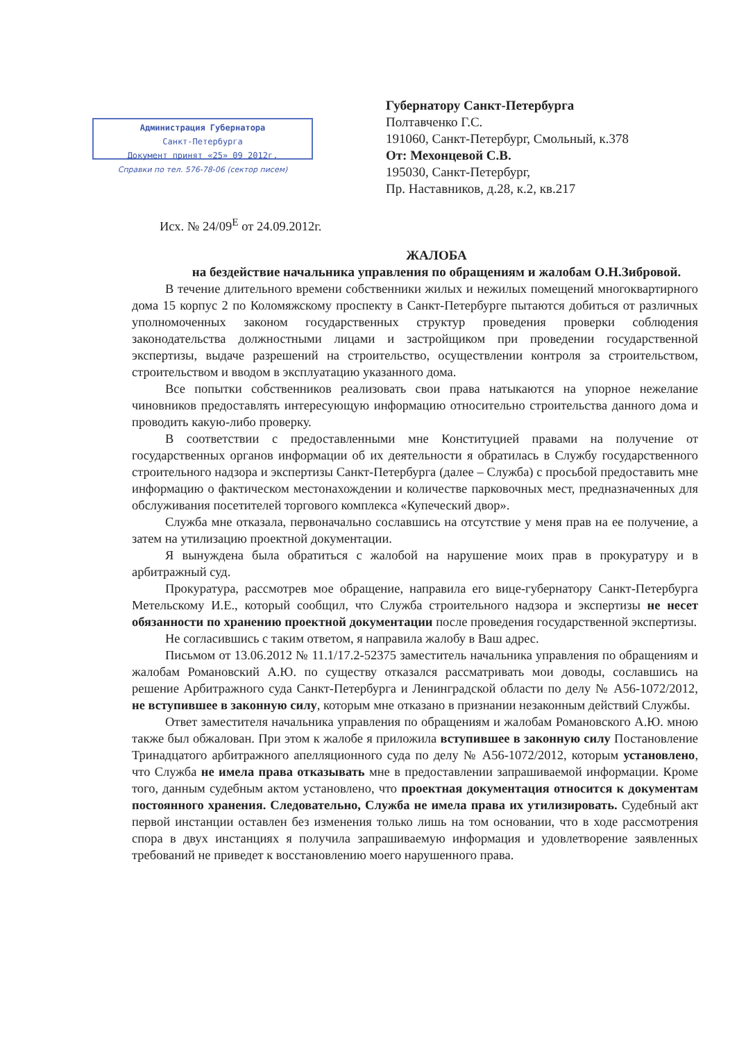Администрация Губернатора
Санкт-Петербурга
Документ принят «25» 09 2012г.
Справки по тел. 576-78-06 (сектор писем)
Губернатору Санкт-Петербурга
Полтавченко Г.С.
191060, Санкт-Петербург, Смольный, к.378
От: Мехонцевой С.В.
195030, Санкт-Петербург,
Пр. Наставников, д.28, к.2, кв.217
Исх. № 24/09<sup>Е</sup> от 24.09.2012г.
ЖАЛОБА
на бездействие начальника управления по обращениям и жалобам О.Н.Зибровой.
В течение длительного времени собственники жилых и нежилых помещений многоквартирного дома 15 корпус 2 по Коломяжскому проспекту в Санкт-Петербурге пытаются добиться от различных уполномоченных законом государственных структур проведения проверки соблюдения законодательства должностными лицами и застройщиком при проведении государственной экспертизы, выдаче разрешений на строительство, осуществлении контроля за строительством, строительством и вводом в эксплуатацию указанного дома.
Все попытки собственников реализовать свои права натыкаются на упорное нежелание чиновников предоставлять интересующую информацию относительно строительства данного дома и проводить какую-либо проверку.
В соответствии с предоставленными мне Конституцией правами на получение от государственных органов информации об их деятельности я обратилась в Службу государственного строительного надзора и экспертизы Санкт-Петербурга (далее – Служба) с просьбой предоставить мне информацию о фактическом местонахождении и количестве парковочных мест, предназначенных для обслуживания посетителей торгового комплекса «Купеческий двор».
Служба мне отказала, первоначально сославшись на отсутствие у меня прав на ее получение, а затем на утилизацию проектной документации.
Я вынуждена была обратиться с жалобой на нарушение моих прав в прокуратуру и в арбитражный суд.
Прокуратура, рассмотрев мое обращение, направила его вице-губернатору Санкт-Петербурга Метельскому И.Е., который сообщил, что Служба строительного надзора и экспертизы не несет обязанности по хранению проектной документации после проведения государственной экспертизы.
Не согласившись с таким ответом, я направила жалобу в Ваш адрес.
Письмом от 13.06.2012 № 11.1/17.2-52375 заместитель начальника управления по обращениям и жалобам Романовский А.Ю. по существу отказался рассматривать мои доводы, сославшись на решение Арбитражного суда Санкт-Петербурга и Ленинградской области по делу № А56-1072/2012, не вступившее в законную силу, которым мне отказано в признании незаконным действий Службы.
Ответ заместителя начальника управления по обращениям и жалобам Романовского А.Ю. мною также был обжалован. При этом к жалобе я приложила вступившее в законную силу Постановление Тринадцатого арбитражного апелляционного суда по делу № А56-1072/2012, которым установлено, что Служба не имела права отказывать мне в предоставлении запрашиваемой информации. Кроме того, данным судебным актом установлено, что проектная документация относится к документам постоянного хранения. Следовательно, Служба не имела права их утилизировать. Судебный акт первой инстанции оставлен без изменения только лишь на том основании, что в ходе рассмотрения спора в двух инстанциях я получила запрашиваемую информация и удовлетворение заявленных требований не приведет к восстановлению моего нарушенного права.